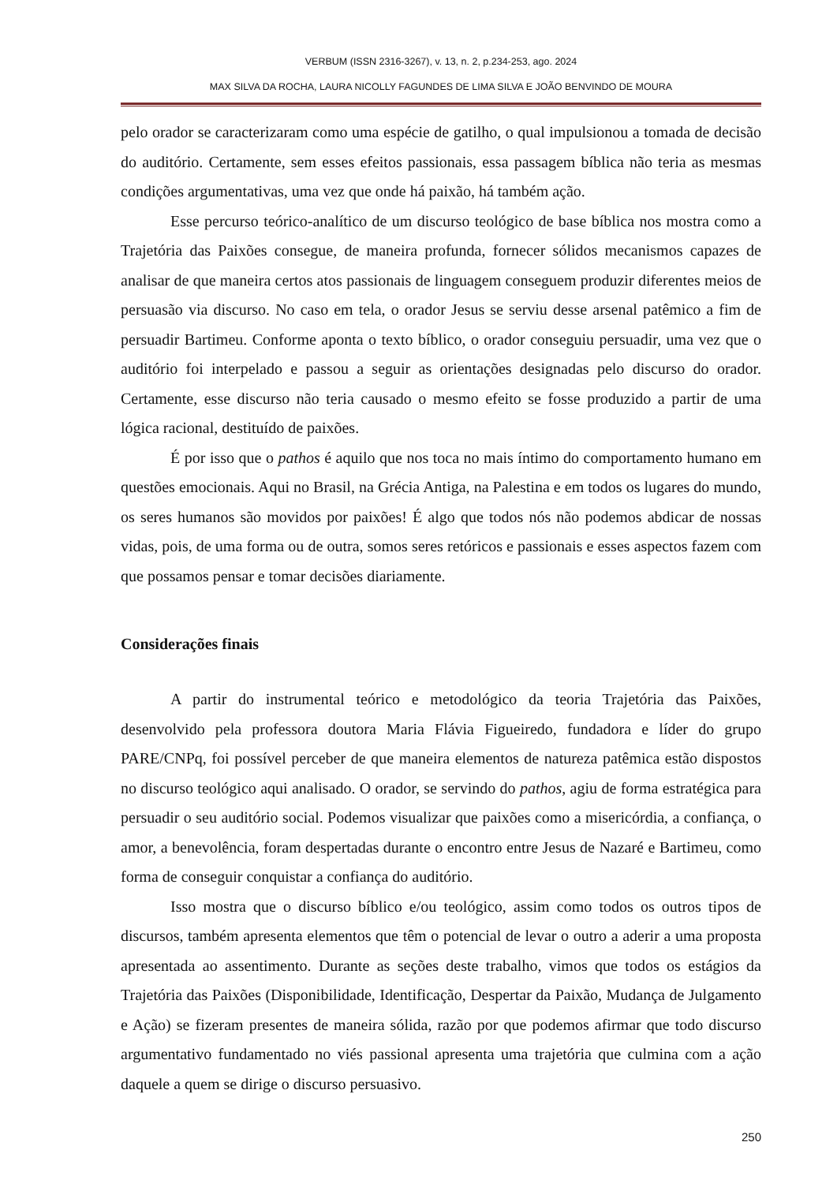VERBUM (ISSN 2316-3267), v. 13, n. 2, p.234-253, ago. 2024
MAX SILVA DA ROCHA, LAURA NICOLLY FAGUNDES DE LIMA SILVA E JOÃO BENVINDO DE MOURA
pelo orador se caracterizaram como uma espécie de gatilho, o qual impulsionou a tomada de decisão do auditório. Certamente, sem esses efeitos passionais, essa passagem bíblica não teria as mesmas condições argumentativas, uma vez que onde há paixão, há também ação.
Esse percurso teórico-analítico de um discurso teológico de base bíblica nos mostra como a Trajetória das Paixões consegue, de maneira profunda, fornecer sólidos mecanismos capazes de analisar de que maneira certos atos passionais de linguagem conseguem produzir diferentes meios de persuasão via discurso. No caso em tela, o orador Jesus se serviu desse arsenal patêmico a fim de persuadir Bartimeu. Conforme aponta o texto bíblico, o orador conseguiu persuadir, uma vez que o auditório foi interpelado e passou a seguir as orientações designadas pelo discurso do orador. Certamente, esse discurso não teria causado o mesmo efeito se fosse produzido a partir de uma lógica racional, destituído de paixões.
É por isso que o pathos é aquilo que nos toca no mais íntimo do comportamento humano em questões emocionais. Aqui no Brasil, na Grécia Antiga, na Palestina e em todos os lugares do mundo, os seres humanos são movidos por paixões! É algo que todos nós não podemos abdicar de nossas vidas, pois, de uma forma ou de outra, somos seres retóricos e passionais e esses aspectos fazem com que possamos pensar e tomar decisões diariamente.
Considerações finais
A partir do instrumental teórico e metodológico da teoria Trajetória das Paixões, desenvolvido pela professora doutora Maria Flávia Figueiredo, fundadora e líder do grupo PARE/CNPq, foi possível perceber de que maneira elementos de natureza patêmica estão dispostos no discurso teológico aqui analisado. O orador, se servindo do pathos, agiu de forma estratégica para persuadir o seu auditório social. Podemos visualizar que paixões como a misericórdia, a confiança, o amor, a benevolência, foram despertadas durante o encontro entre Jesus de Nazaré e Bartimeu, como forma de conseguir conquistar a confiança do auditório.
Isso mostra que o discurso bíblico e/ou teológico, assim como todos os outros tipos de discursos, também apresenta elementos que têm o potencial de levar o outro a aderir a uma proposta apresentada ao assentimento. Durante as seções deste trabalho, vimos que todos os estágios da Trajetória das Paixões (Disponibilidade, Identificação, Despertar da Paixão, Mudança de Julgamento e Ação) se fizeram presentes de maneira sólida, razão por que podemos afirmar que todo discurso argumentativo fundamentado no viés passional apresenta uma trajetória que culmina com a ação daquele a quem se dirige o discurso persuasivo.
250